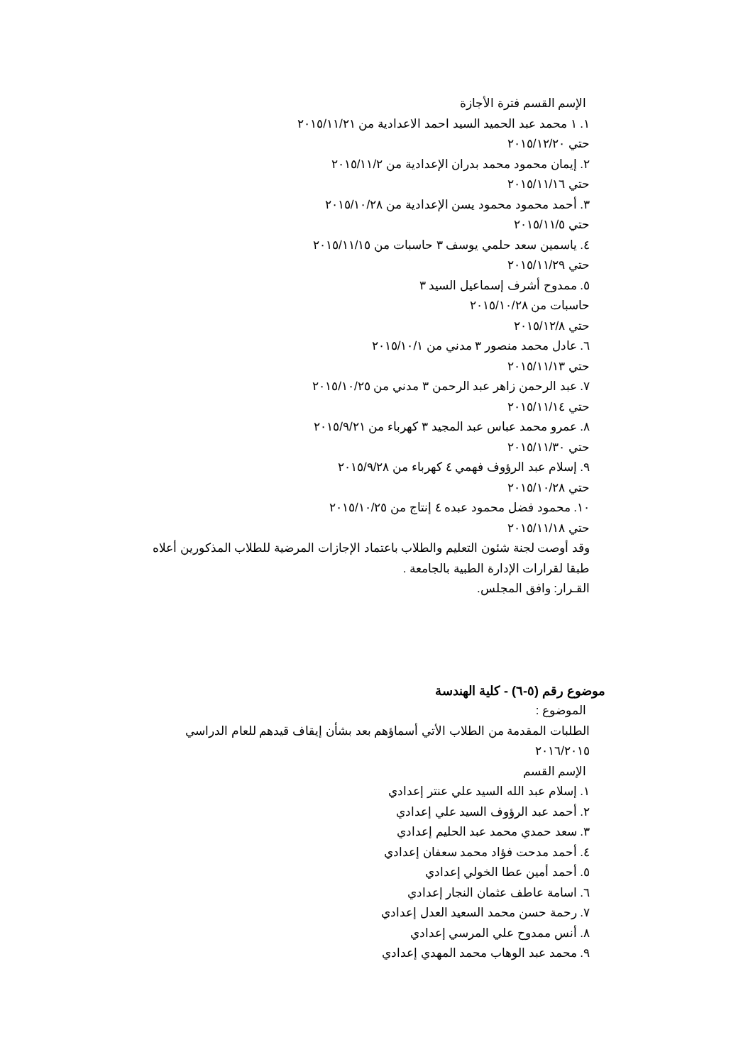الإسم القسم فترة الأجازة
١. ١ محمد عبد الحميد السيد احمد الاعدادية من ٢٠١٥/١١/٢١
حتي ٢٠١٥/١٢/٢٠
٢. إيمان محمود محمد بدران الإعدادية من ٢٠١٥/١١/٢
حتي ٢٠١٥/١١/١٦
٣. أحمد محمود محمود يسن الإعدادية من ٢٠١٥/١٠/٢٨
حتي ٢٠١٥/١١/٥
٤. ياسمين سعد حلمي يوسف ٣ حاسبات من ٢٠١٥/١١/١٥
حتي ٢٠١٥/١١/٢٩
٥. ممدوح أشرف إسماعيل السيد ٣
حاسبات من ٢٠١٥/١٠/٢٨
حتي ٢٠١٥/١٢/٨
٦. عادل محمد منصور ٣ مدني من ٢٠١٥/١٠/١
حتي ٢٠١٥/١١/١٣
٧. عبد الرحمن زاهر عبد الرحمن ٣ مدني من ٢٠١٥/١٠/٢٥
حتي ٢٠١٥/١١/١٤
٨. عمرو محمد عباس عبد المجيد ٣ كهرباء من ٢٠١٥/٩/٢١
حتي ٢٠١٥/١١/٣٠
٩. إسلام عبد الرؤوف فهمي ٤ كهرباء من ٢٠١٥/٩/٢٨
حتي ٢٠١٥/١٠/٢٨
١٠. محمود فضل محمود عبده ٤ إنتاج من ٢٠١٥/١٠/٢٥
حتي ٢٠١٥/١١/١٨
وقد أوصت لجنة شئون التعليم والطلاب باعتماد الإجازات المرضية للطلاب المذكورين أعلاه طبقا لقرارات الإدارة الطبية بالجامعة .
القـرار: وافق المجلس.
موضوع رقم (٥-٦) - كلية الهندسة
الموضوع :
الطلبات المقدمة من الطلاب الأتي أسماؤهم بعد بشأن إيقاف قيدهم للعام الدراسي ٢٠١٦/٢٠١٥
الإسم القسم
١. إسلام عبد الله السيد علي عنتر إعدادي
٢. أحمد عبد الرؤوف السيد علي إعدادي
٣. سعد حمدي محمد عبد الحليم إعدادي
٤. أحمد مدحت فؤاد محمد سعفان إعدادي
٥. أحمد أمين عطا الخولي إعدادي
٦. اسامة عاطف عثمان النجار إعدادي
٧. رحمة حسن محمد السعيد العدل إعدادي
٨. أنس ممدوح علي المرسي إعدادي
٩. محمد عبد الوهاب محمد المهدي إعدادي